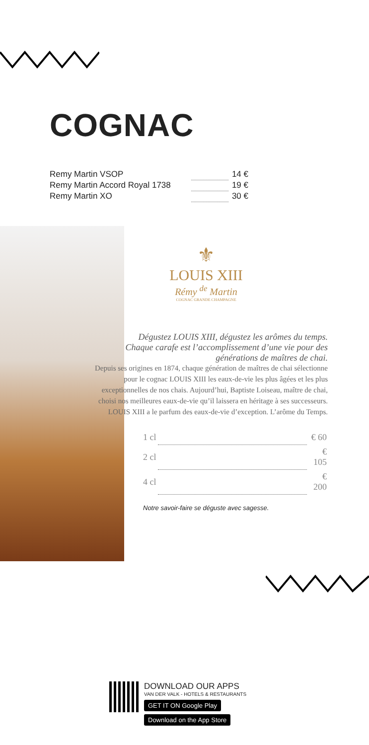COGNAC
| Remy Martin VSOP | | 14 € |
| Remy Martin Accord Royal 1738 | | 19 € |
| Remy Martin XO | | 30 € |
⚜
LOUIS XIII
Rémy <sup>de</sup> Martin
COGNAC GRANDE CHAMPAGNE
Dégustez LOUIS XIII, dégustez les arômes du temps. Chaque carafe est l’accomplissement d’une vie pour des générations de maîtres de chai.
Depuis ses origines en 1874, chaque génération de maîtres de chai sélectionne pour le cognac LOUIS XIII les eaux-de-vie les plus âgées et les plus exceptionnelles de nos chais. Aujourd’hui, Baptiste Loiseau, maître de chai, choisi nos meilleures eaux-de-vie qu’il laissera en héritage à ses successeurs. LOUIS XIII a le parfum des eaux-de-vie d’exception. L’arôme du Temps.
| 1 cl | | € 60 |
| 2 cl | | € 105 |
| 4 cl | | € 200 |
Notre savoir-faire se déguste avec sagesse.
DOWNLOAD OUR APPS
VAN DER VALK - HOTELS & RESTAURANTS
GET IT ON Google Play Download on the App Store